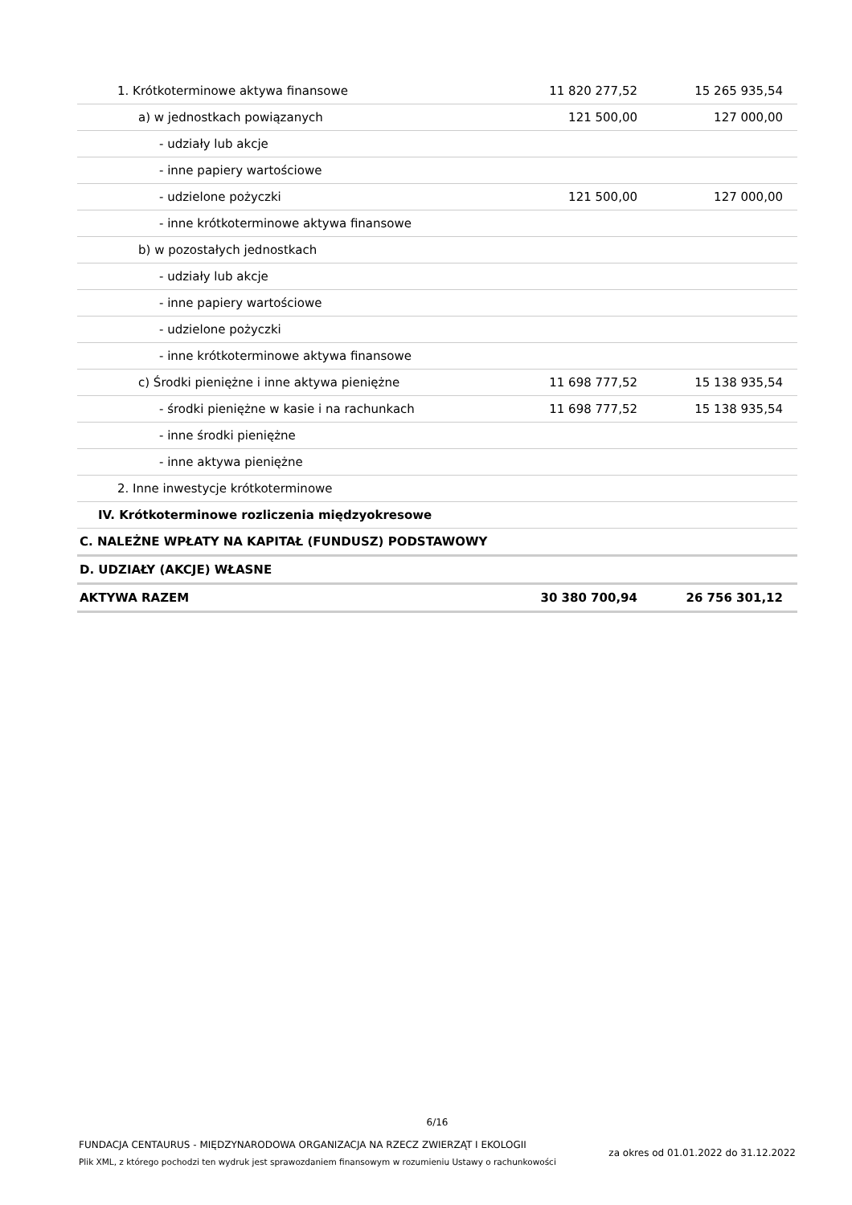| 1. Krótkoterminowe aktywa finansowe | 11 820 277,52 | 15 265 935,54 |
| a) w jednostkach powiązanych | 121 500,00 | 127 000,00 |
| - udziały lub akcje | | |
| - inne papiery wartościowe | | |
| - udzielone pożyczki | 121 500,00 | 127 000,00 |
| - inne krótkoterminowe aktywa finansowe | | |
| b) w pozostałych jednostkach | | |
| - udziały lub akcje | | |
| - inne papiery wartościowe | | |
| - udzielone pożyczki | | |
| - inne krótkoterminowe aktywa finansowe | | |
| c) Środki pieniężne i inne aktywa pieniężne | 11 698 777,52 | 15 138 935,54 |
| - środki pieniężne w kasie i na rachunkach | 11 698 777,52 | 15 138 935,54 |
| - inne środki pieniężne | | |
| - inne aktywa pieniężne | | |
| 2. Inne inwestycje krótkoterminowe | | |
| IV. Krótkoterminowe rozliczenia międzyokresowe | | |
| C. NALEŻNE WPŁATY NA KAPITAŁ (FUNDUSZ) PODSTAWOWY | | |
| D. UDZIAŁY (AKCJE) WŁASNE | | |
| AKTYWA RAZEM | 30 380 700,94 | 26 756 301,12 |
6/16
FUNDACJA CENTAURUS - MIĘDZYNARODOWA ORGANIZACJA NA RZECZ ZWIERZĄT I EKOLOGII
Plik XML, z którego pochodzi ten wydruk jest sprawozdaniem finansowym w rozumieniu Ustawy o rachunkowości
za okres od 01.01.2022 do 31.12.2022